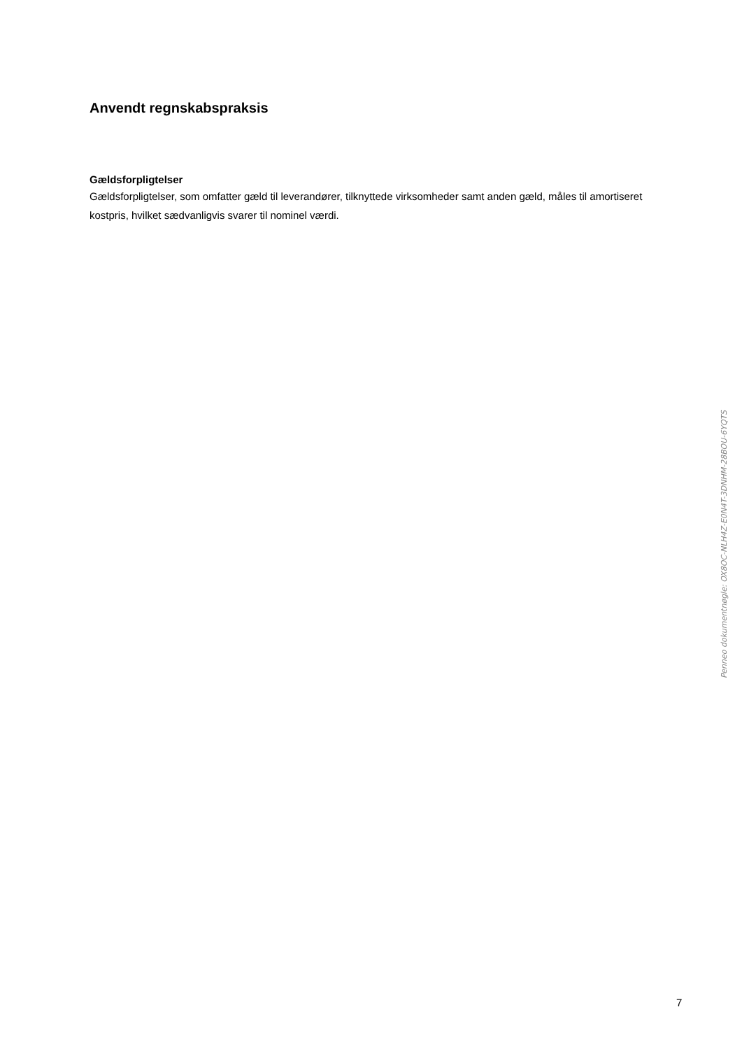Anvendt regnskabspraksis
Gældsforpligtelser
Gældsforpligtelser, som omfatter gæld til leverandører, tilknyttede virksomheder samt anden gæld, måles til amortiseret kostpris, hvilket sædvanligvis svarer til nominel værdi.
7
Penneo dokumentnøgle: OX8OC-NLH4Z-E0N4T-3DNHM-28BOU-6YQTS